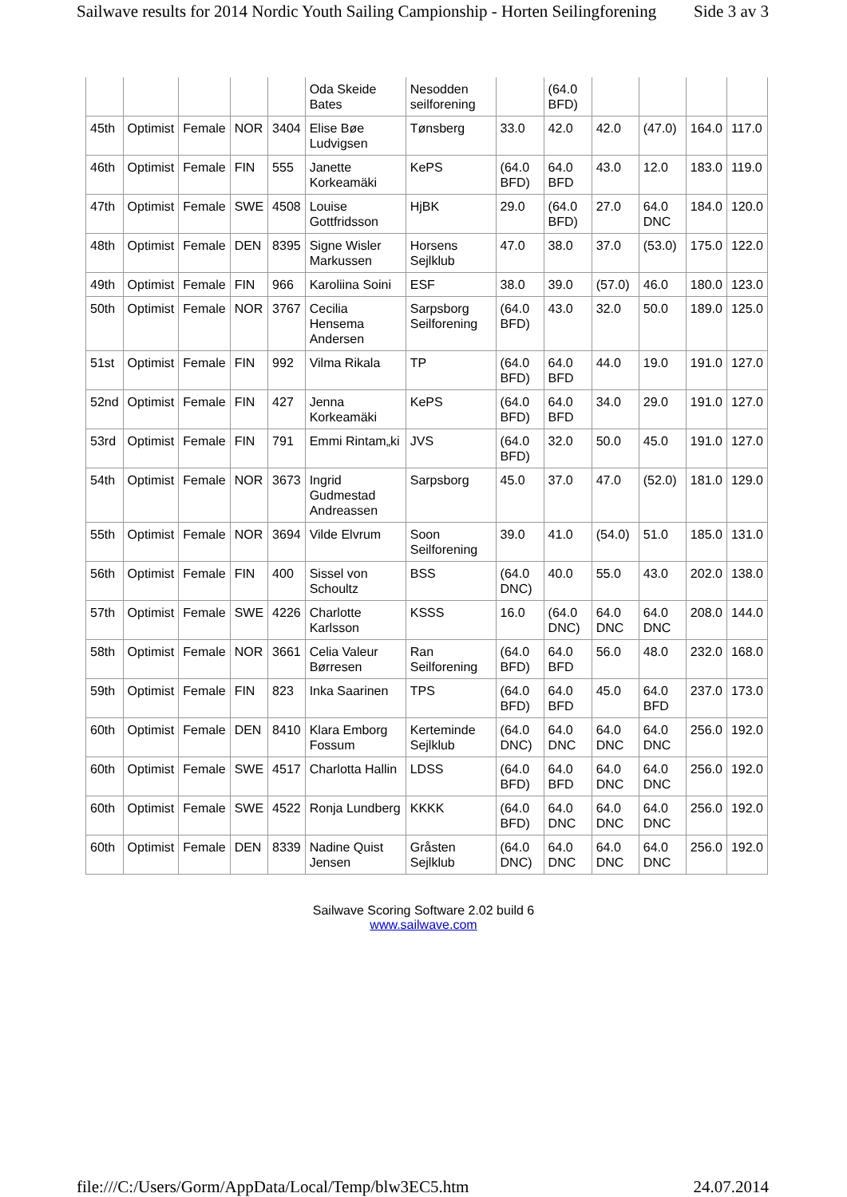Sailwave results for 2014 Nordic Youth Sailing Campionship - Horten Seilingforening Side 3 av 3
| | | | | | Oda Skeide Bates | Nesodden seilforening | | (64.0 BFD) | | | | |
| 45th | Optimist | Female | NOR | 3404 | Elise Bøe Ludvigsen | Tønsberg | 33.0 | 42.0 | 42.0 | (47.0) | 164.0 | 117.0 |
| 46th | Optimist | Female | FIN | 555 | Janette Korkeamäki | KePS | (64.0 BFD) | 64.0 BFD | 43.0 | 12.0 | 183.0 | 119.0 |
| 47th | Optimist | Female | SWE | 4508 | Louise Gottfridsson | HjBK | 29.0 | (64.0 BFD) | 27.0 | 64.0 DNC | 184.0 | 120.0 |
| 48th | Optimist | Female | DEN | 8395 | Signe Wisler Markussen | Horsens Sejlklub | 47.0 | 38.0 | 37.0 | (53.0) | 175.0 | 122.0 |
| 49th | Optimist | Female | FIN | 966 | Karoliina Soini | ESF | 38.0 | 39.0 | (57.0) | 46.0 | 180.0 | 123.0 |
| 50th | Optimist | Female | NOR | 3767 | Cecilia Hensema Andersen | Sarpsborg Seilforening | (64.0 BFD) | 43.0 | 32.0 | 50.0 | 189.0 | 125.0 |
| 51st | Optimist | Female | FIN | 992 | Vilma Rikala | TP | (64.0 BFD) | 64.0 BFD | 44.0 | 19.0 | 191.0 | 127.0 |
| 52nd | Optimist | Female | FIN | 427 | Jenna Korkeamäki | KePS | (64.0 BFD) | 64.0 BFD | 34.0 | 29.0 | 191.0 | 127.0 |
| 53rd | Optimist | Female | FIN | 791 | Emmi Rintam„ki | JVS | (64.0 BFD) | 32.0 | 50.0 | 45.0 | 191.0 | 127.0 |
| 54th | Optimist | Female | NOR | 3673 | Ingrid Gudmestad Andreassen | Sarpsborg | 45.0 | 37.0 | 47.0 | (52.0) | 181.0 | 129.0 |
| 55th | Optimist | Female | NOR | 3694 | Vilde Elvrum | Soon Seilforening | 39.0 | 41.0 | (54.0) | 51.0 | 185.0 | 131.0 |
| 56th | Optimist | Female | FIN | 400 | Sissel von Schoultz | BSS | (64.0 DNC) | 40.0 | 55.0 | 43.0 | 202.0 | 138.0 |
| 57th | Optimist | Female | SWE | 4226 | Charlotte Karlsson | KSSS | 16.0 | (64.0 DNC) | 64.0 DNC | 64.0 DNC | 208.0 | 144.0 |
| 58th | Optimist | Female | NOR | 3661 | Celia Valeur Børresen | Ran Seilforening | (64.0 BFD) | 64.0 BFD | 56.0 | 48.0 | 232.0 | 168.0 |
| 59th | Optimist | Female | FIN | 823 | Inka Saarinen | TPS | (64.0 BFD) | 64.0 BFD | 45.0 | 64.0 BFD | 237.0 | 173.0 |
| 60th | Optimist | Female | DEN | 8410 | Klara Emborg Fossum | Kerteminde Sejlklub | (64.0 DNC) | 64.0 DNC | 64.0 DNC | 64.0 DNC | 256.0 | 192.0 |
| 60th | Optimist | Female | SWE | 4517 | Charlotta Hallin | LDSS | (64.0 BFD) | 64.0 BFD | 64.0 DNC | 64.0 DNC | 256.0 | 192.0 |
| 60th | Optimist | Female | SWE | 4522 | Ronja Lundberg | KKKK | (64.0 BFD) | 64.0 DNC | 64.0 DNC | 64.0 DNC | 256.0 | 192.0 |
| 60th | Optimist | Female | DEN | 8339 | Nadine Quist Jensen | Gråsten Sejlklub | (64.0 DNC) | 64.0 DNC | 64.0 DNC | 64.0 DNC | 256.0 | 192.0 |
Sailwave Scoring Software 2.02 build 6
www.sailwave.com
file:///C:/Users/Gorm/AppData/Local/Temp/blw3EC5.htm 24.07.2014